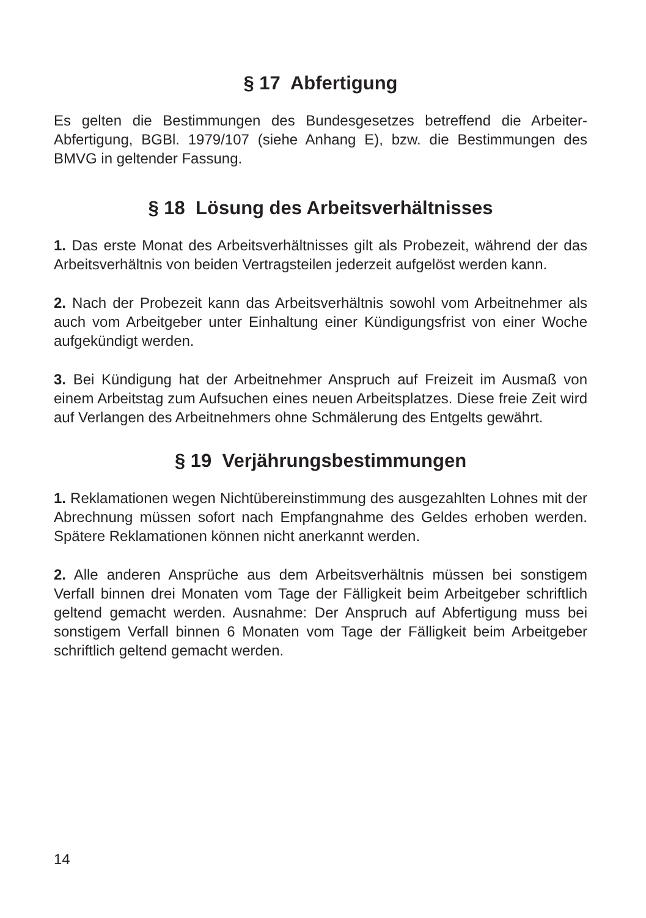§ 17 Abfertigung
Es gelten die Bestimmungen des Bundesgesetzes betreffend die Arbeiter-Abfertigung, BGBl. 1979/107 (siehe Anhang E), bzw. die Bestimmungen des BMVG in geltender Fassung.
§ 18 Lösung des Arbeitsverhältnisses
1. Das erste Monat des Arbeitsverhältnisses gilt als Probezeit, während der das Arbeitsverhältnis von beiden Vertragsteilen jederzeit aufgelöst werden kann.
2. Nach der Probezeit kann das Arbeitsverhältnis sowohl vom Arbeitnehmer als auch vom Arbeitgeber unter Einhaltung einer Kündigungsfrist von einer Woche aufgekündigt werden.
3. Bei Kündigung hat der Arbeitnehmer Anspruch auf Freizeit im Ausmaß von einem Arbeitstag zum Aufsuchen eines neuen Arbeitsplatzes. Diese freie Zeit wird auf Verlangen des Arbeitnehmers ohne Schmälerung des Entgelts gewährt.
§ 19 Verjährungsbestimmungen
1. Reklamationen wegen Nichtübereinstimmung des ausgezahlten Lohnes mit der Abrechnung müssen sofort nach Empfangnahme des Geldes erhoben werden. Spätere Reklamationen können nicht anerkannt werden.
2. Alle anderen Ansprüche aus dem Arbeitsverhältnis müssen bei sonstigem Verfall binnen drei Monaten vom Tage der Fälligkeit beim Arbeitgeber schriftlich geltend gemacht werden. Ausnahme: Der Anspruch auf Abfertigung muss bei sonstigem Verfall binnen 6 Monaten vom Tage der Fälligkeit beim Arbeitgeber schriftlich geltend gemacht werden.
14